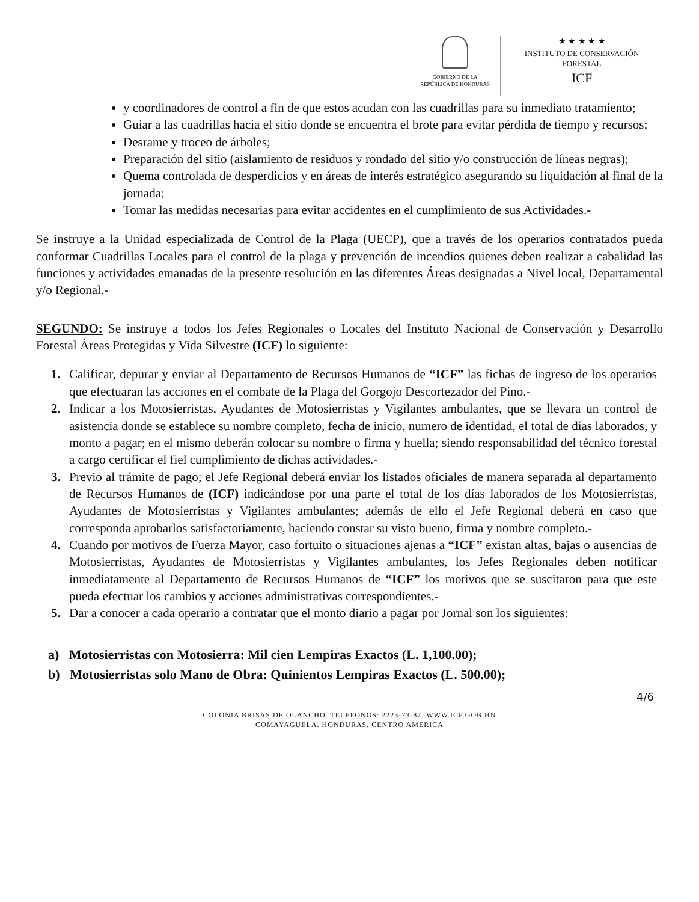GOBIERNO DE LA
REPÚBLICA DE HONDURAS
★ ★ ★ ★ ★
INSTITUTO DE CONSERVACIÓN FORESTAL
ICF
y coordinadores de control a fin de que estos acudan con las cuadrillas para su inmediato tratamiento;
Guiar a las cuadrillas hacia el sitio donde se encuentra el brote para evitar pérdida de tiempo y recursos;
Desrame y troceo de árboles;
Preparación del sitio (aislamiento de residuos y rondado del sitio y/o construcción de líneas negras);
Quema controlada de desperdicios y en áreas de interés estratégico asegurando su liquidación al final de la jornada;
Tomar las medidas necesarias para evitar accidentes en el cumplimiento de sus Actividades.-
Se instruye a la Unidad especializada de Control de la Plaga (UECP), que a través de los operarios contratados pueda conformar Cuadrillas Locales para el control de la plaga y prevención de incendios quienes deben realizar a cabalidad las funciones y actividades emanadas de la presente resolución en las diferentes Áreas designadas a Nivel local, Departamental y/o Regional.-
SEGUNDO: Se instruye a todos los Jefes Regionales o Locales del Instituto Nacional de Conservación y Desarrollo Forestal Áreas Protegidas y Vida Silvestre (ICF) lo siguiente:
1. Calificar, depurar y enviar al Departamento de Recursos Humanos de “ICF” las fichas de ingreso de los operarios que efectuaran las acciones en el combate de la Plaga del Gorgojo Descortezador del Pino.-
2. Indicar a los Motosierristas, Ayudantes de Motosierristas y Vigilantes ambulantes, que se llevara un control de asistencia donde se establece su nombre completo, fecha de inicio, numero de identidad, el total de días laborados, y monto a pagar; en el mismo deberán colocar su nombre o firma y huella; siendo responsabilidad del técnico forestal a cargo certificar el fiel cumplimiento de dichas actividades.-
3. Previo al trámite de pago; el Jefe Regional deberá enviar los listados oficiales de manera separada al departamento de Recursos Humanos de (ICF) indicándose por una parte el total de los días laborados de los Motosierristas, Ayudantes de Motosierristas y Vigilantes ambulantes; además de ello el Jefe Regional deberá en caso que corresponda aprobarlos satisfactoriamente, haciendo constar su visto bueno, firma y nombre completo.-
4. Cuando por motivos de Fuerza Mayor, caso fortuito o situaciones ajenas a “ICF” existan altas, bajas o ausencias de Motosierristas, Ayudantes de Motosierristas y Vigilantes ambulantes, los Jefes Regionales deben notificar inmediatamente al Departamento de Recursos Humanos de “ICF” los motivos que se suscitaron para que este pueda efectuar los cambios y acciones administrativas correspondientes.-
5. Dar a conocer a cada operario a contratar que el monto diario a pagar por Jornal son los siguientes:
a) Motosierristas con Motosierra: Mil cien Lempiras Exactos (L. 1,100.00);
b) Motosierristas solo Mano de Obra: Quinientos Lempiras Exactos (L. 500.00);
4/6
COLONIA BRISAS DE OLANCHO. TELEFONOS: 2223-73-87. WWW.ICF.GOB.HN
COMAYAGUELA. HONDURAS. CENTRO AMERICA